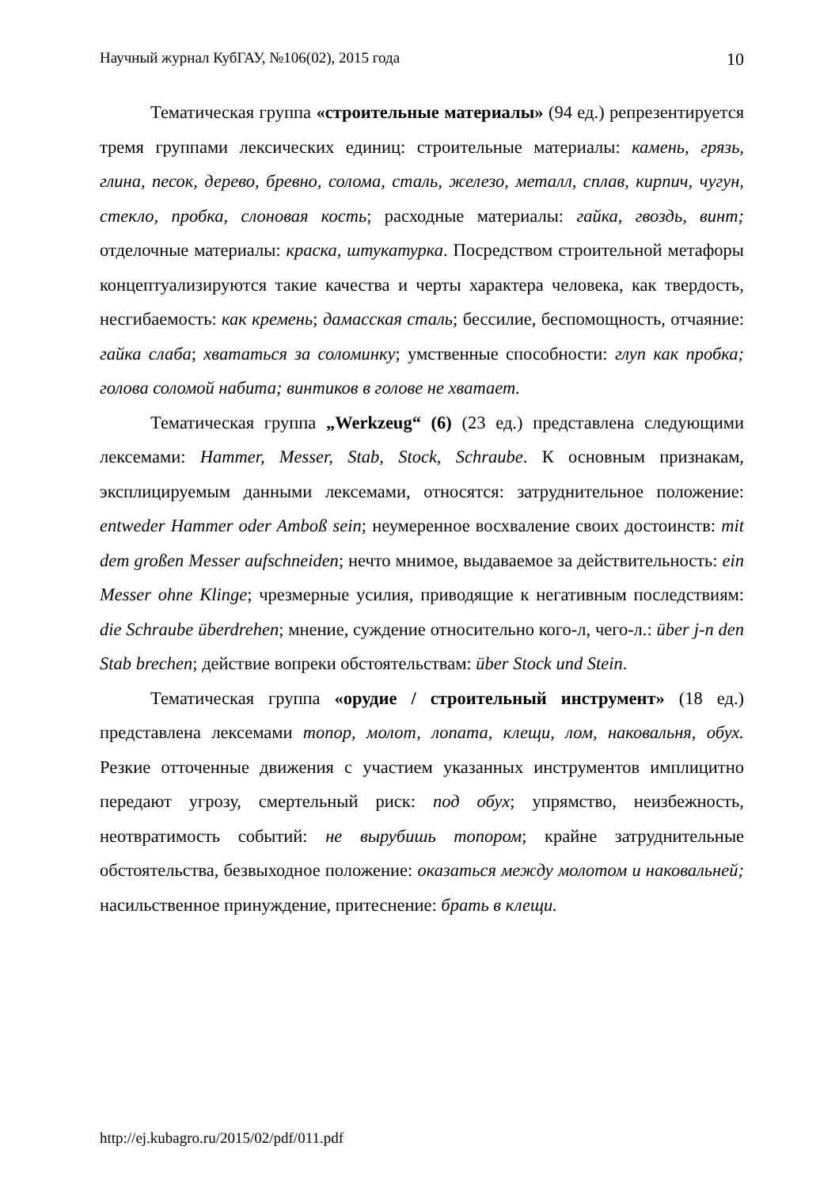Научный журнал КубГАУ, №106(02), 2015 года 10
Тематическая группа «строительные материалы» (94 ед.) репрезентируется тремя группами лексических единиц: строительные материалы: камень, грязь, глина, песок, дерево, бревно, солома, сталь, железо, металл, сплав, кирпич, чугун, стекло, пробка, слоновая кость; расходные материалы: гайка, гвоздь, винт; отделочные материалы: краска, штукатурка. Посредством строительной метафоры концептуализируются такие качества и черты характера человека, как твердость, несгибаемость: как кремень; дамасская сталь; бессилие, беспомощность, отчаяние: гайка слаба; хвататься за соломинку; умственные способности: глуп как пробка; голова соломой набита; винтиков в голове не хватает.
Тематическая группа „Werkzeug“ (6) (23 ед.) представлена следующими лексемами: Hammer, Messer, Stab, Stock, Schraube. К основным признакам, эксплицируемым данными лексемами, относятся: затруднительное положение: entweder Hammer oder Amboß sein; неумеренное восхваление своих достоинств: mit dem großen Messer aufschneiden; нечто мнимое, выдаваемое за действительность: ein Messer ohne Klinge; чрезмерные усилия, приводящие к негативным последствиям: die Schraube überdrehen; мнение, суждение относительно кого-л, чего-л.: über j-n den Stab brechen; действие вопреки обстоятельствам: über Stock und Stein.
Тематическая группа «орудие / строительный инструмент» (18 ед.) представлена лексемами топор, молот, лопата, клещи, лом, наковальня, обух. Резкие отточенные движения с участием указанных инструментов имплицитно передают угрозу, смертельный риск: под обух; упрямство, неизбежность, неотвратимость событий: не вырубишь топором; крайне затруднительные обстоятельства, безвыходное положение: оказаться между молотом и наковальней; насильственное принуждение, притеснение: брать в клещи.
http://ej.kubagro.ru/2015/02/pdf/011.pdf